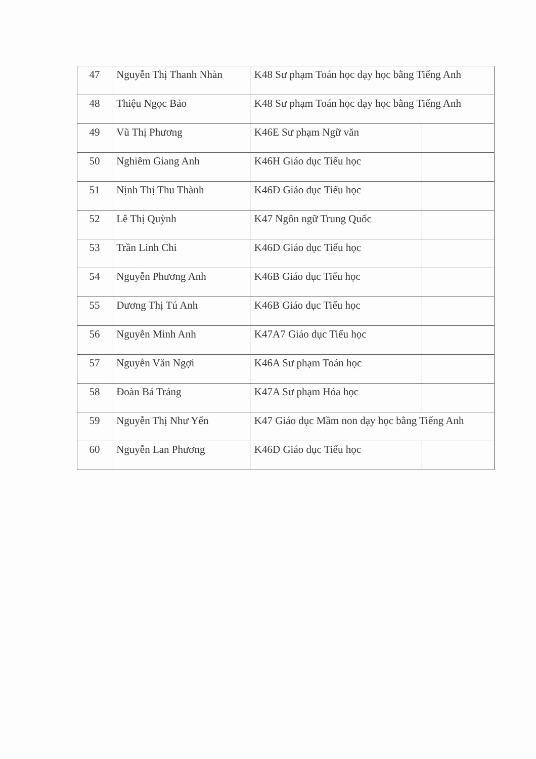| 47 | Nguyễn Thị Thanh Nhàn | K48 Sư phạm Toán học dạy học bằng Tiếng Anh | |
| 48 | Thiệu Ngọc Bảo | K48 Sư phạm Toán học dạy học bằng Tiếng Anh | |
| 49 | Vũ Thị Phương | K46E Sư phạm Ngữ văn | |
| 50 | Nghiêm Giang Anh | K46H Giáo dục Tiểu học | |
| 51 | Nịnh Thị Thu Thành | K46D Giáo dục Tiểu học | |
| 52 | Lê Thị Quỳnh | K47 Ngôn ngữ Trung Quốc | |
| 53 | Trần Linh Chi | K46D Giáo dục Tiểu học | |
| 54 | Nguyễn Phương Anh | K46B Giáo dục Tiểu học | |
| 55 | Dương Thị Tú Anh | K46B Giáo dục Tiểu học | |
| 56 | Nguyễn Minh Anh | K47A7 Giáo dục Tiểu học | |
| 57 | Nguyễn Văn Ngợi | K46A Sư phạm Toán học | |
| 58 | Đoàn Bá Tráng | K47A Sư phạm Hóa học | |
| 59 | Nguyễn Thị Như Yến | K47 Giáo dục Mầm non dạy học bằng Tiếng Anh | |
| 60 | Nguyễn Lan Phương | K46D Giáo dục Tiểu học | |